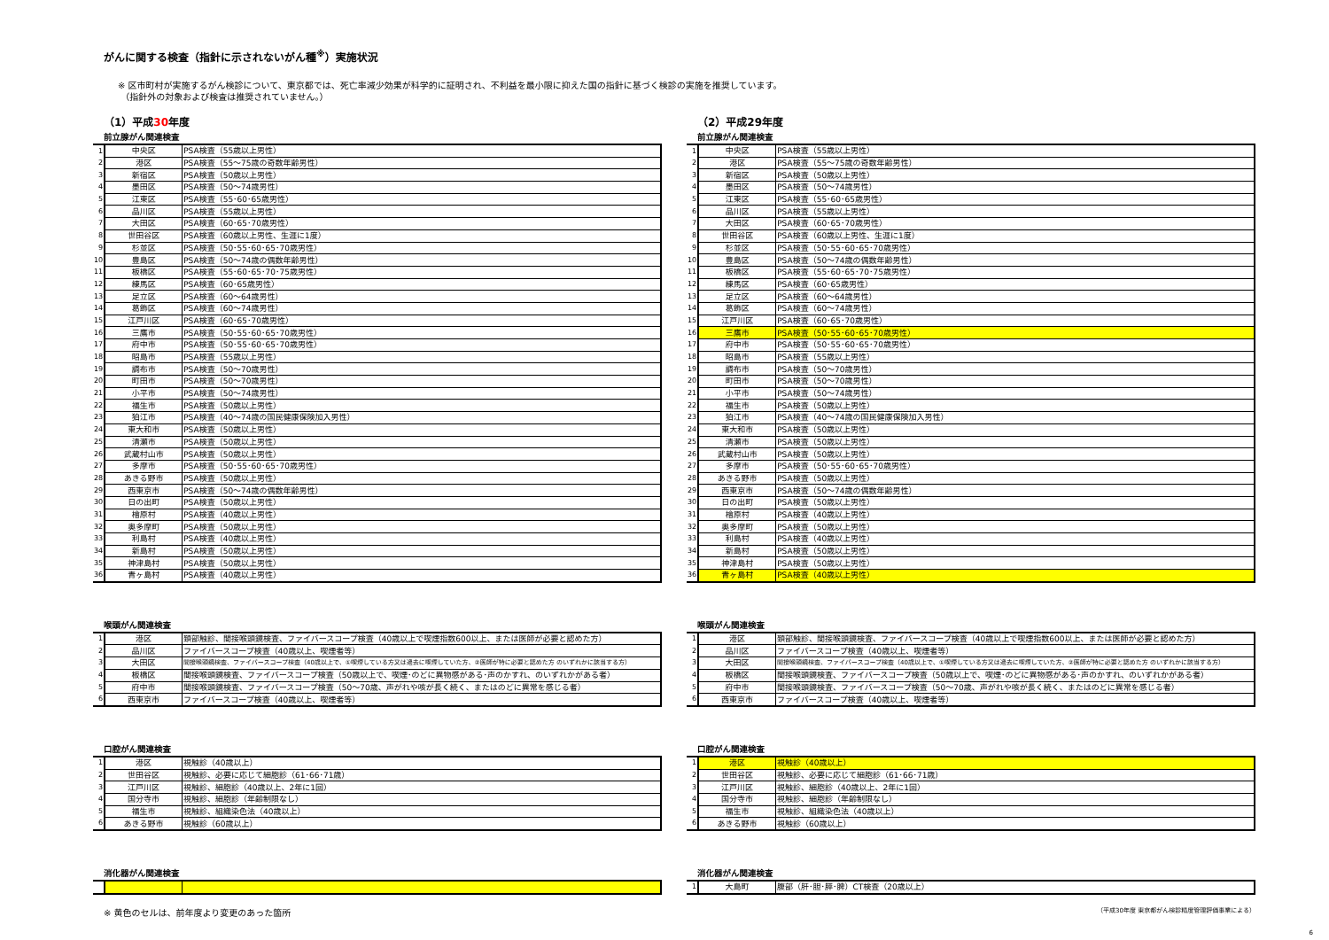がんに関する検査（指針に示されないがん種<sup>※</sup>）実施状況
※ 区市町村が実施するがん検診について、東京都では、死亡率減少効果が科学的に証明され、不利益を最小限に抑えた国の指針に基づく検診の実施を推奨しています。
（指針外の対象および検査は推奨されていません。）
（1）平成30年度
前立腺がん関連検査
| 1 | 中央区 | PSA検査（55歳以上男性） |
| 2 | 港区 | PSA検査（55～75歳の奇数年齢男性） |
| 3 | 新宿区 | PSA検査（50歳以上男性） |
| 4 | 墨田区 | PSA検査（50～74歳男性） |
| 5 | 江東区 | PSA検査（55･60･65歳男性） |
| 6 | 品川区 | PSA検査（55歳以上男性） |
| 7 | 大田区 | PSA検査（60･65･70歳男性） |
| 8 | 世田谷区 | PSA検査（60歳以上男性、生涯に1度） |
| 9 | 杉並区 | PSA検査（50･55･60･65･70歳男性） |
| 10 | 豊島区 | PSA検査（50～74歳の偶数年齢男性） |
| 11 | 板橋区 | PSA検査（55･60･65･70･75歳男性） |
| 12 | 練馬区 | PSA検査（60･65歳男性） |
| 13 | 足立区 | PSA検査（60～64歳男性） |
| 14 | 葛飾区 | PSA検査（60～74歳男性） |
| 15 | 江戸川区 | PSA検査（60･65･70歳男性） |
| 16 | 三鷹市 | PSA検査（50･55･60･65･70歳男性） |
| 17 | 府中市 | PSA検査（50･55･60･65･70歳男性） |
| 18 | 昭島市 | PSA検査（55歳以上男性） |
| 19 | 調布市 | PSA検査（50～70歳男性） |
| 20 | 町田市 | PSA検査（50～70歳男性） |
| 21 | 小平市 | PSA検査（50～74歳男性） |
| 22 | 福生市 | PSA検査（50歳以上男性） |
| 23 | 狛江市 | PSA検査（40～74歳の国民健康保険加入男性） |
| 24 | 東大和市 | PSA検査（50歳以上男性） |
| 25 | 清瀬市 | PSA検査（50歳以上男性） |
| 26 | 武蔵村山市 | PSA検査（50歳以上男性） |
| 27 | 多摩市 | PSA検査（50･55･60･65･70歳男性） |
| 28 | あきる野市 | PSA検査（50歳以上男性） |
| 29 | 西東京市 | PSA検査（50～74歳の偶数年齢男性） |
| 30 | 日の出町 | PSA検査（50歳以上男性） |
| 31 | 檜原村 | PSA検査（40歳以上男性） |
| 32 | 奥多摩町 | PSA検査（50歳以上男性） |
| 33 | 利島村 | PSA検査（40歳以上男性） |
| 34 | 新島村 | PSA検査（50歳以上男性） |
| 35 | 神津島村 | PSA検査（50歳以上男性） |
| 36 | 青ヶ島村 | PSA検査（40歳以上男性） |
喉頭がん関連検査
| 1 | 港区 | 頚部触診、間接喉頭鏡検査、ファイバースコープ検査（40歳以上で喫煙指数600以上、または医師が必要と認めた方） |
| 2 | 品川区 | ファイバースコープ検査（40歳以上、喫煙者等） |
| 3 | 大田区 | 間接喉頭鏡検査、ファイバースコープ検査（40歳以上で、①喫煙している方又は過去に喫煙していた方、②医師が特に必要と認めた方 のいずれかに該当する方） |
| 4 | 板橋区 | 間接喉頭鏡検査、ファイバースコープ検査（50歳以上で、喫煙･のどに異物感がある･声のかすれ、のいずれかがある者） |
| 5 | 府中市 | 間接喉頭鏡検査、ファイバースコープ検査（50～70歳、声がれや咳が長く続く、またはのどに異常を感じる者） |
| 6 | 西東京市 | ファイバースコープ検査（40歳以上、喫煙者等） |
口腔がん関連検査
| 1 | 港区 | 視触診（40歳以上） |
| 2 | 世田谷区 | 視触診、必要に応じて細胞診（61･66･71歳） |
| 3 | 江戸川区 | 視触診、細胞診（40歳以上、2年に1回） |
| 4 | 国分寺市 | 視触診、細胞診（年齢制限なし） |
| 5 | 福生市 | 視触診、組織染色法（40歳以上） |
| 6 | あきる野市 | 視触診（60歳以上） |
消化器がん関連検査
※ 黄色のセルは、前年度より変更のあった箇所
（2）平成29年度
前立腺がん関連検査
| 1 | 中央区 | PSA検査（55歳以上男性） |
| 2 | 港区 | PSA検査（55～75歳の奇数年齢男性） |
| 3 | 新宿区 | PSA検査（50歳以上男性） |
| 4 | 墨田区 | PSA検査（50～74歳男性） |
| 5 | 江東区 | PSA検査（55･60･65歳男性） |
| 6 | 品川区 | PSA検査（55歳以上男性） |
| 7 | 大田区 | PSA検査（60･65･70歳男性） |
| 8 | 世田谷区 | PSA検査（60歳以上男性、生涯に1度） |
| 9 | 杉並区 | PSA検査（50･55･60･65･70歳男性） |
| 10 | 豊島区 | PSA検査（50～74歳の偶数年齢男性） |
| 11 | 板橋区 | PSA検査（55･60･65･70･75歳男性） |
| 12 | 練馬区 | PSA検査（60･65歳男性） |
| 13 | 足立区 | PSA検査（60～64歳男性） |
| 14 | 葛飾区 | PSA検査（60～74歳男性） |
| 15 | 江戸川区 | PSA検査（60･65･70歳男性） |
| 16 | 三鷹市 | PSA検査（50･55･60･65･70歳男性） |
| 17 | 府中市 | PSA検査（50･55･60･65･70歳男性） |
| 18 | 昭島市 | PSA検査（55歳以上男性） |
| 19 | 調布市 | PSA検査（50～70歳男性） |
| 20 | 町田市 | PSA検査（50～70歳男性） |
| 21 | 小平市 | PSA検査（50～74歳男性） |
| 22 | 福生市 | PSA検査（50歳以上男性） |
| 23 | 狛江市 | PSA検査（40～74歳の国民健康保険加入男性） |
| 24 | 東大和市 | PSA検査（50歳以上男性） |
| 25 | 清瀬市 | PSA検査（50歳以上男性） |
| 26 | 武蔵村山市 | PSA検査（50歳以上男性） |
| 27 | 多摩市 | PSA検査（50･55･60･65･70歳男性） |
| 28 | あきる野市 | PSA検査（50歳以上男性） |
| 29 | 西東京市 | PSA検査（50～74歳の偶数年齢男性） |
| 30 | 日の出町 | PSA検査（50歳以上男性） |
| 31 | 檜原村 | PSA検査（40歳以上男性） |
| 32 | 奥多摩町 | PSA検査（50歳以上男性） |
| 33 | 利島村 | PSA検査（40歳以上男性） |
| 34 | 新島村 | PSA検査（50歳以上男性） |
| 35 | 神津島村 | PSA検査（50歳以上男性） |
| 36 | 青ヶ島村 | PSA検査（40歳以上男性） |
喉頭がん関連検査
| 1 | 港区 | 頚部触診、間接喉頭鏡検査、ファイバースコープ検査（40歳以上で喫煙指数600以上、または医師が必要と認めた方） |
| 2 | 品川区 | ファイバースコープ検査（40歳以上、喫煙者等） |
| 3 | 大田区 | 間接喉頭鏡検査、ファイバースコープ検査（40歳以上で、①喫煙している方又は過去に喫煙していた方、②医師が特に必要と認めた方 のいずれかに該当する方） |
| 4 | 板橋区 | 間接喉頭鏡検査、ファイバースコープ検査（50歳以上で、喫煙･のどに異物感がある･声のかすれ、のいずれかがある者） |
| 5 | 府中市 | 間接喉頭鏡検査、ファイバースコープ検査（50～70歳、声がれや咳が長く続く、またはのどに異常を感じる者） |
| 6 | 西東京市 | ファイバースコープ検査（40歳以上、喫煙者等） |
口腔がん関連検査
| 1 | 港区 | 視触診（40歳以上） |
| 2 | 世田谷区 | 視触診、必要に応じて細胞診（61･66･71歳） |
| 3 | 江戸川区 | 視触診、細胞診（40歳以上、2年に1回） |
| 4 | 国分寺市 | 視触診、細胞診（年齢制限なし） |
| 5 | 福生市 | 視触診、組織染色法（40歳以上） |
| 6 | あきる野市 | 視触診（60歳以上） |
消化器がん関連検査
| 1 | 大島町 | 腹部（肝･胆･膵･脾）CT検査（20歳以上） |
（平成30年度 東京都がん検診精度管理評価事業による）
6